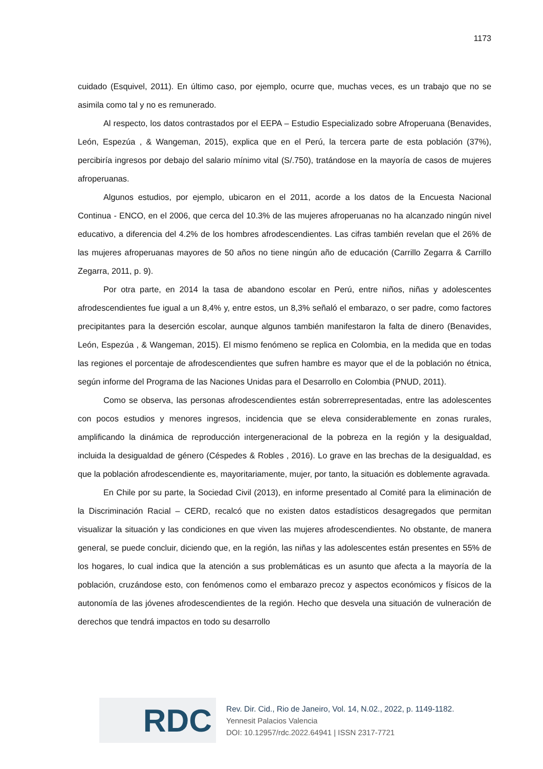1173
cuidado (Esquivel, 2011). En último caso, por ejemplo, ocurre que, muchas veces, es un trabajo que no se asimila como tal y no es remunerado.
Al respecto, los datos contrastados por el EEPA – Estudio Especializado sobre Afroperuana (Benavides, León, Espezúa , & Wangeman, 2015), explica que en el Perú, la tercera parte de esta población (37%), percibiría ingresos por debajo del salario mínimo vital (S/.750), tratándose en la mayoría de casos de mujeres afroperuanas.
Algunos estudios, por ejemplo, ubicaron en el 2011, acorde a los datos de la Encuesta Nacional Continua - ENCO, en el 2006, que cerca del 10.3% de las mujeres afroperuanas no ha alcanzado ningún nivel educativo, a diferencia del 4.2% de los hombres afrodescendientes. Las cifras también revelan que el 26% de las mujeres afroperuanas mayores de 50 años no tiene ningún año de educación (Carrillo Zegarra & Carrillo Zegarra, 2011, p. 9).
Por otra parte, en 2014 la tasa de abandono escolar en Perú, entre niños, niñas y adolescentes afrodescendientes fue igual a un 8,4% y, entre estos, un 8,3% señaló el embarazo, o ser padre, como factores precipitantes para la deserción escolar, aunque algunos también manifestaron la falta de dinero (Benavides, León, Espezúa , & Wangeman, 2015). El mismo fenómeno se replica en Colombia, en la medida que en todas las regiones el porcentaje de afrodescendientes que sufren hambre es mayor que el de la población no étnica, según informe del Programa de las Naciones Unidas para el Desarrollo en Colombia (PNUD, 2011).
Como se observa, las personas afrodescendientes están sobrerrepresentadas, entre las adolescentes con pocos estudios y menores ingresos, incidencia que se eleva considerablemente en zonas rurales, amplificando la dinámica de reproducción intergeneracional de la pobreza en la región y la desigualdad, incluida la desigualdad de género (Céspedes & Robles , 2016). Lo grave en las brechas de la desigualdad, es que la población afrodescendiente es, mayoritariamente, mujer, por tanto, la situación es doblemente agravada.
En Chile por su parte, la Sociedad Civil (2013), en informe presentado al Comité para la eliminación de la Discriminación Racial – CERD, recalcó que no existen datos estadísticos desagregados que permitan visualizar la situación y las condiciones en que viven las mujeres afrodescendientes. No obstante, de manera general, se puede concluir, diciendo que, en la región, las niñas y las adolescentes están presentes en 55% de los hogares, lo cual indica que la atención a sus problemáticas es un asunto que afecta a la mayoría de la población, cruzándose esto, con fenómenos como el embarazo precoz y aspectos económicos y físicos de la autonomía de las jóvenes afrodescendientes de la región. Hecho que desvela una situación de vulneración de derechos que tendrá impactos en todo su desarrollo
RDC
Rev. Dir. Cid., Rio de Janeiro, Vol. 14, N.02., 2022, p. 1149-1182.
Yennesit Palacios Valencia
DOI: 10.12957/rdc.2022.64941 | ISSN 2317-7721